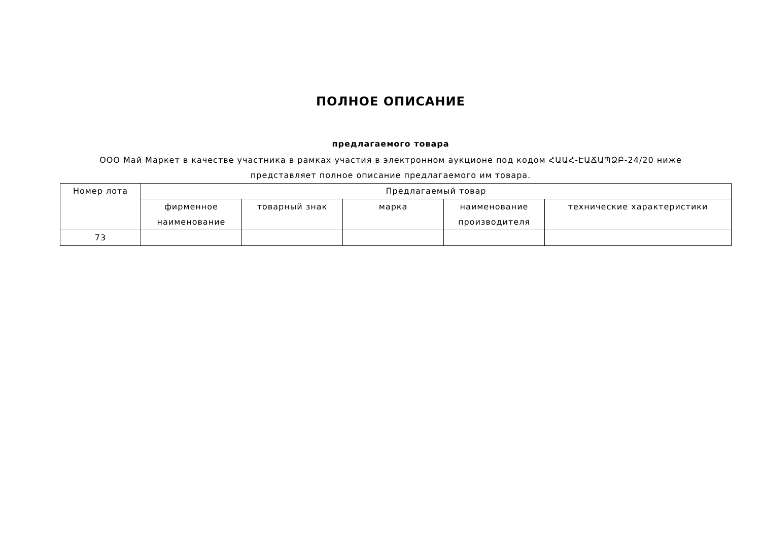ПОЛНОЕ ОПИСАНИЕ
предлагаемого товара
ООО Май Маркет в качестве участника в рамках участия в электронном аукционе под кодом ՀԱԱՀ-ԷԱՃԱՊՁԲ-24/20 ниже представляет полное описание предлагаемого им товара.
| Номер лота | Предлагаемый товар | | | | |
| --- | --- | --- | --- | --- | --- |
| | фирменное наименование | товарный знак | марка | наименование производителя | технические характеристики |
| 73 | | | | | |